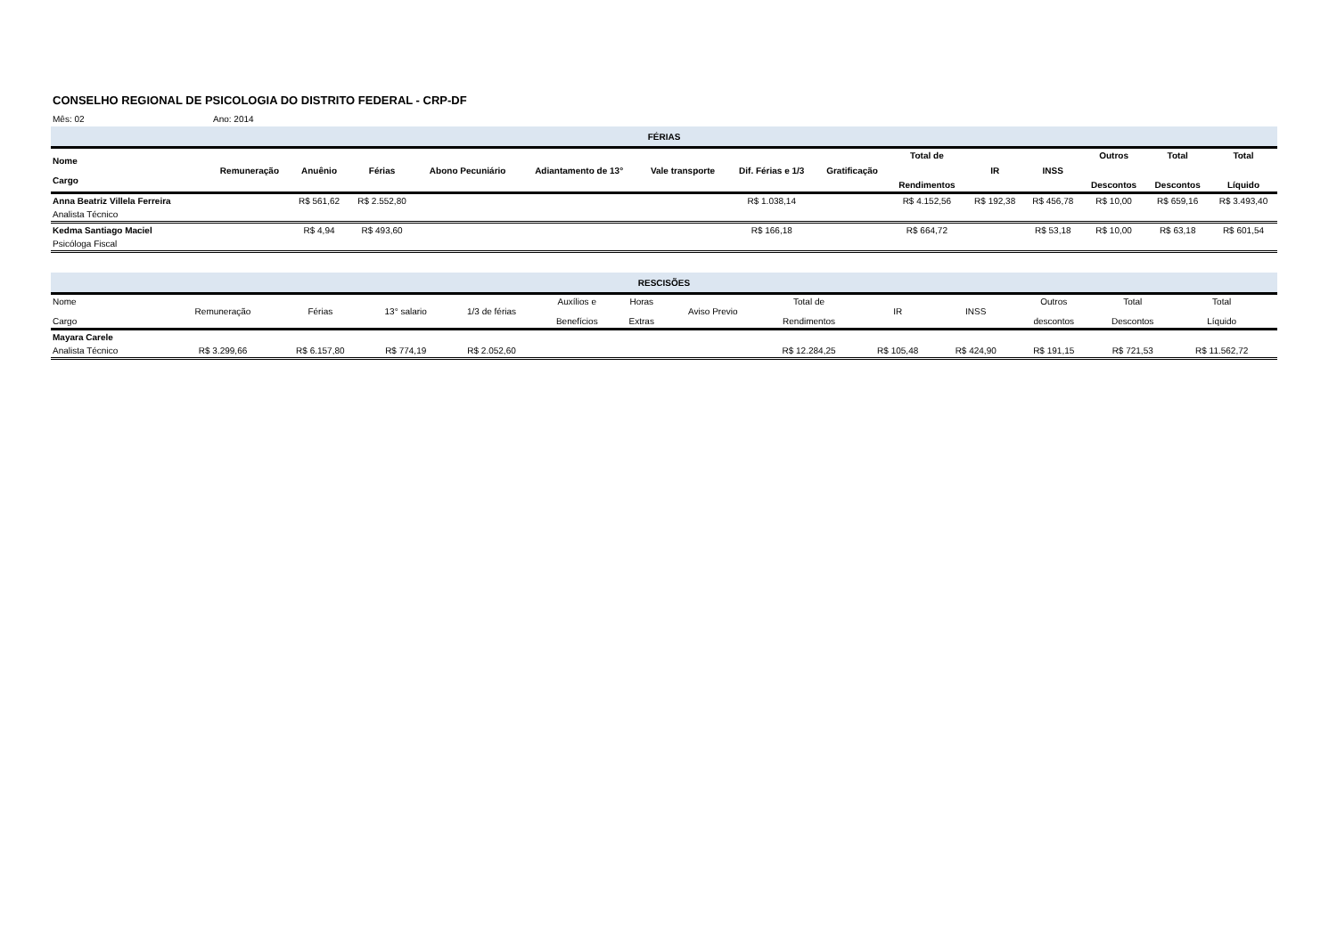CONSELHO REGIONAL DE PSICOLOGIA DO DISTRITO FEDERAL - CRP-DF
Mês: 02 Ano: 2014
| FÉRIAS | | | | | | | | | | | | | | |
| --- | --- | --- | --- | --- | --- | --- | --- | --- | --- | --- | --- | --- | --- | --- |
| Nome Cargo | Remuneração | Anuênio | Férias | Abono Pecuniário | Adiantamento de 13° | Vale transporte | Dif. Férias e 1/3 | Gratificação | Total de Rendimentos | IR | INSS | Outros Descontos | Total Descontos | Total Líquido |
| Anna Beatriz Villela Ferreira | | R$ 561,62 | R$ 2.552,80 | | | | R$ 1.038,14 | | R$ 4.152,56 | R$ 192,38 | R$ 456,78 | R$ 10,00 | R$ 659,16 | R$ 3.493,40 |
| Analista Técnico | | | | | | | | | | | | | | |
| Kedma Santiago Maciel | | R$ 4,94 | R$ 493,60 | | | | R$ 166,18 | | R$ 664,72 | | R$ 53,18 | R$ 10,00 | R$ 63,18 | R$ 601,54 |
| Psicóloga Fiscal | | | | | | | | | | | | | | |
| RESCISÕES | | | | | | | | | | | | | | |
| --- | --- | --- | --- | --- | --- | --- | --- | --- | --- | --- | --- | --- | --- | --- |
| Nome Cargo | Remuneração | Férias | 13° salario | 1/3 de férias | Auxílios e Benefícios | Horas Extras | Aviso Previo | Total de Rendimentos | IR | INSS | Outros descontos | Total Descontos | Total Líquido | |
| Mayara Carele | | | | | | | | | | | | | | |
| Analista Técnico | R$ 3.299,66 | R$ 6.157,80 | R$ 774,19 | R$ 2.052,60 | | | | R$ 12.284,25 | R$ 105,48 | R$ 424,90 | R$ 191,15 | R$ 721,53 | R$ 11.562,72 | |